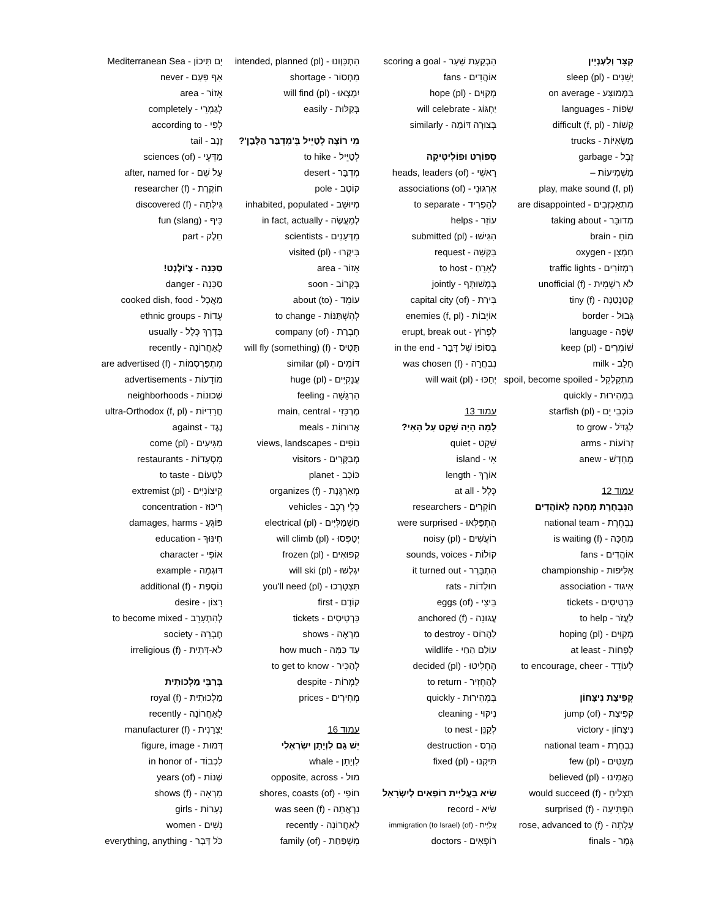קִצָּר וְלִעְנְיָין
יְשֵׁנִים - sleep (pl)
בִּמְמוּצָּע - on average
שָׂפוֹת - languages
קָשׁוֹת - difficult (f, pl)
מַשָּׂאִיּוֹת - trucks
זֶבֶל - garbage
מַשְׁמִיעוֹת –
play, make sound (f, pl)
מִתְאַכְזְבִים - are disappointed
מְדוּבָּר - taking about
מוֹחַ - brain
חַמְצָן - oxygen
רַמְזוֹרִים - traffic lights
לֹא רִשְׁמִית - unofficial (f)
קְטַנְטַנָּה - tiny (f)
גְּבוּל - border
שָׂפָה - language
שׁוֹמְרִים - keep (pl)
חָלָב - milk
מִתְקַלְקֵל - spoil, become spoiled
בִּמְהִירוּת - quickly
כּוֹכְבֵי יָם - starfish (pl)
לִגְדֹּל - to grow
זְרוֹעוֹת - arms
מֵחָדָשׁ - anew
עמוד 12
הַנִּבְחֶרֶת מְחַכָּה לְאוֹהֲדִים
נִבְחֶרֶת - national team
מְחַכָּה - is waiting (f)
אוֹהֲדִים - fans
אַלִּיפוּת - championship
אִיגּוּד - association
כַּרְטִיסִים - tickets
לַעֲזֹר - to help
מְקַוִּים - hoping (pl)
לְפָחוֹת - at least
לְעוֹדֵד - to encourage, cheer
קְפִיצַת נִיצָּחוֹן
קְפִיצַת - jump (of)
נִיצָּחוֹן - victory
נִבְחֶרֶת - national team
מְעַטִּים - few (pl)
הֶאֱמִינוּ - believed (pl)
תַּצְלִיחַ - would succeed (f)
הִפְתִּיעָה - surprised (f)
עָלְתָה - rose, advanced to (f)
גְּמָר - finals
הַבְקָעַת שַׁעַר - scoring a goal
אוֹהֲדִים - fans
מְקַוִּים - hope (pl)
יַחְגּוֹג - will celebrate
בְּצוּרָה דּוֹמָה - similarly
סְפּוֹרְט וּפוֹלִיטִיקָה
רָאשֵׁי - heads, leaders (of)
אִרְגּוּנֵי - associations (of)
לְהַפְרִיד - to separate
עוֹזֵר - helps
הִגִּישׁוּ - submitted (pl)
בַּקָּשָׁה - request
לְאָרֵחַ - to host
בְּמְשׁוּתָּף - jointly
בִּירַת - capital city (of)
אוֹיְבוֹת - enemies (f, pl)
לִפְרוֹץ - erupt, break out
בְּסוֹפוֹ שֶׁל דָּבָר - in the end
נִבְחֲרָה - was chosen (f)
יְחַכּוּ - will wait (pl)
עמוד 13
לָמָּה הָיָה שָׁקֵט עַל הָאִי?
שָׁקֵט - quiet
אִי - island
אוֹרֶךְ - length
כְּלָל - at all
חוֹקְרִים - researchers
הִתְפַּלְּאוּ - were surprised
רוֹעֲשִׁים - noisy (pl)
קוֹלוֹת - sounds, voices
הִתְבָּרֵר - it turned out
חוּלְדוֹת - rats
בֵּיצֵי - eggs (of)
עֲגוּנָה - anchored (f)
לַהֲרוֹס - to destroy
עוֹלַם הַחַי - wildlife
הֶחְלִיטוּ - decided (pl)
לְהַחְזִיר - to return
בִּמְהִירוּת - quickly
נִיקּוּי - cleaning
לְקַנֵּן - to nest
הֶרֶס - destruction
תִּיקְנוּ - fixed (pl)
שִׂיא בַּעֲלִיַּית רוֹפְאִים לְיִשְׂרָאֵל
שִׂיא - record
עֲלִיַּית - immigration (to Israel) (of)
רוֹפְאִים - doctors
הִתְכַּוְּונוּ - intended, planned (pl)
מַחְסוֹר - shortage
יִמְצְאוּ - will find (pl)
בְּקַלּוּת - easily
מִי רוֹצֶה לְטַיֵּיל בְּ'מִדְבַּר הַלָּבָן'?
לְטַיֵּיל - to hike
מִדְבָּר - desert
קוֹטֶב - pole
מְיוּשָּׁב - inhabited, populated
לְמַעֲשֶׂה - in fact, actually
מַדְּעָנִים - scientists
בִּיקְּרוּ - visited (pl)
אֵזוֹר - area
בְּקָרוֹב - soon
עוֹמֵד - about (to)
לְהִשְׁתַּנּוֹת - to change
חֶבְרַת - company (of)
תָּטִיס - will fly (something) (f)
דּוֹמִים - similar (pl)
עֲנָקִיִּים - huge (pl)
הַרְגָּשָׁה - feeling
מֶרְכָּזִי - main, central
אֲרוּחוֹת - meals
נוֹפִים - views, landscapes
מְבַקְּרִים - visitors
כּוֹכָב - planet
מְאַרְגֶּנֶת - organizes (f)
כְּלֵי רֶכֶב - vehicles
חַשְׁמַלִּיִּים - electrical (pl)
יְטַפְּסוּ - will climb (pl)
קְפוּאִים - frozen (pl)
יִגְלְשׁוּ - will ski (pl)
תִּצְטָרְכוּ - you'll need (pl)
קוֹדֶם - first
כַּרְטִיסִים - tickets
מַרְאֶה - shows
עַד כַּמָּה - how much
לְהַכִּיר - to get to know
לַמְרוֹת - despite
מְחִירִים - prices
עמוד 16
יֵשׁ גַּם לִוְיָתָן יִשְׂרְאֵלִי
לִוְיָתָן - whale
מוּל - opposite, across
חוֹפֵי - shores, coasts (of)
נִרְאֲתָה - was seen (f)
לָאַחֲרוֹנָה - recently
מִשְׁפַּחַת - family (of)
יָם תִּיכוֹן - Mediterranean Sea
אַף פַּעַם - never
אֵזוֹר - area
לְגַמְרֵי - completely
לְפִי - according to
זָנָב - tail
מַדְּעֵי - sciences (of)
עַל שֵׁם - after, named for
חוֹקֶרֶת - researcher (f)
גִּילְּתָה - discovered (f)
כֵּיף - fun (slang)
חֵלֶק - part
סַכָּנָה - צֶ'וֹלֶנְט!
סַכָּנָה - danger
מַאֲכָל - cooked dish, food
עֵדוֹת - ethnic groups
בְּדֶרֶךְ כְּלָל - usually
לָאַחֲרוֹנָה - recently
מִתְפַּרְסְמוֹת - are advertised (f)
מוֹדָעוֹת - advertisements
שְׁכוּנוֹת - neighborhoods
חֲרֵדִיּוֹת - ultra-Orthodox (f, pl)
נֶגֶד - against
מַגִּיעִים - come (pl)
מִסְעָדוֹת - restaurants
לִטְעוֹם - to taste
קִיצוֹנִיִּים - extremist (pl)
רִיכּוּז - concentration
פּוֹגֵעַ - damages, harms
חִינּוּךְ - education
אוֹפִי - character
דּוּגְמָה - example
נוֹסֶפֶת - additional (f)
רָצוֹן - desire
לְהִתְעָרֵב - to become mixed
חֶבְרָה - society
לֹא-דָּתִית - irreligious (f)
בְּרַבֵּי מַלְכוּתִית
מַלְכוּתִית - royal (f)
לָאַחֲרוֹנָה - recently
יַצְרָנִית - manufacturer (f)
דְּמוּת - figure, image
לִכְבוֹד - in honor of
שְׁנוֹת - years (of)
מַרְאָה - shows (f)
נְעָרוֹת - girls
נָשִׁים - women
כֹּל דָּבָר - everything, anything